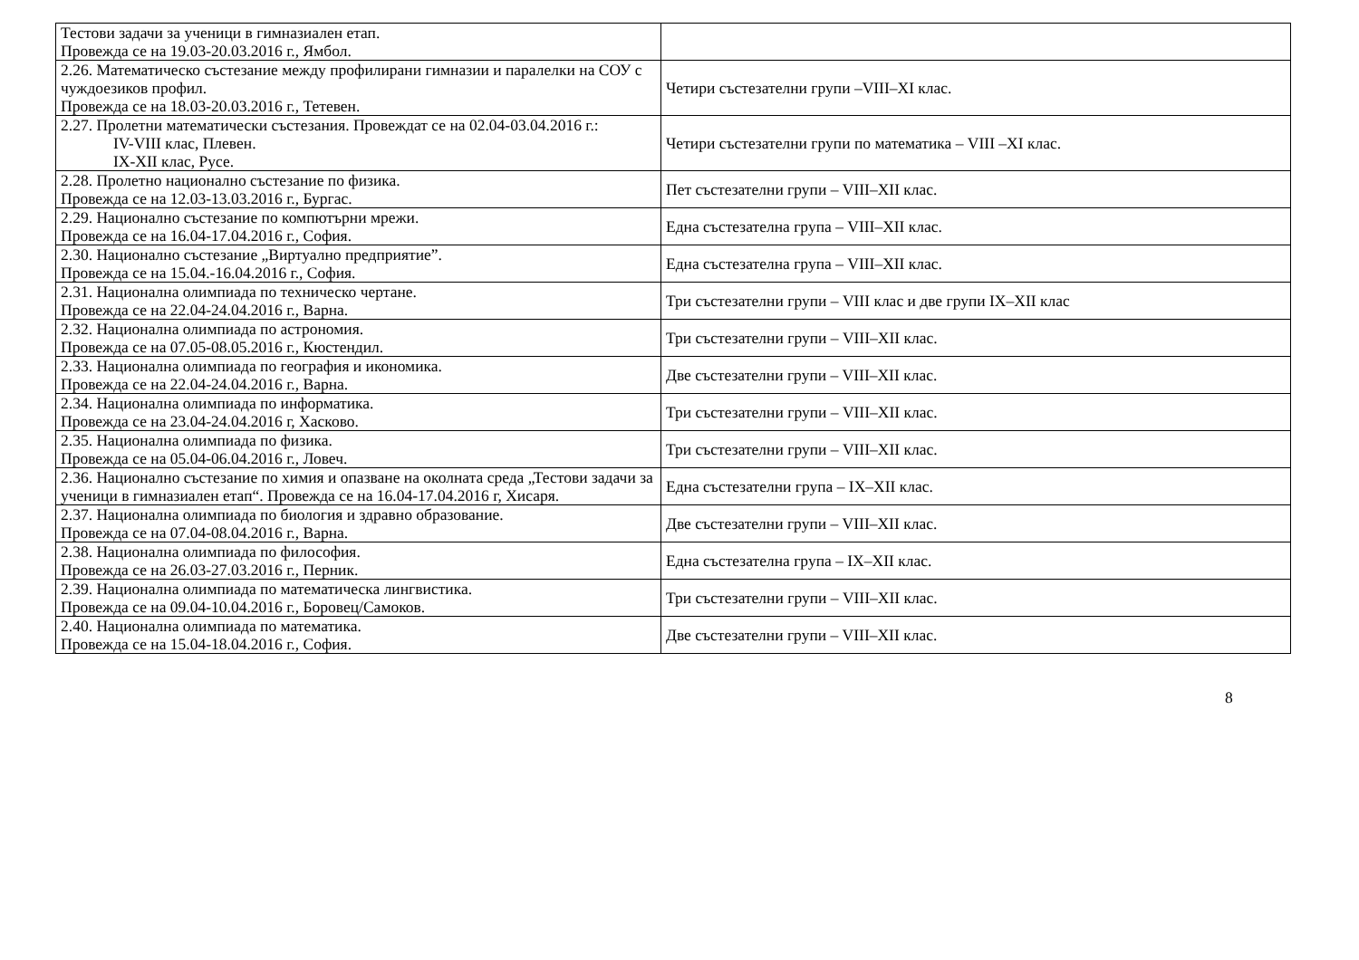| Тестови задачи за ученици в гимназиален етап. Провежда се на 19.03-20.03.2016 г., Ямбол. | |
| 2.26. Математическо състезание между профилирани гимназии и паралелки на СОУ с чуждоезиков профил. Провежда се на 18.03-20.03.2016 г., Тетевен. | Четири състезателни групи –VIII–XI клас. |
| 2.27. Пролетни математически състезания. Провеждат се на 02.04-03.04.2016 г.: IV-VIII клас, Плевен. IX-XII клас, Русе. | Четири състезателни групи по математика – VIII –XI клас. |
| 2.28. Пролетно национално състезание по физика. Провежда се на 12.03-13.03.2016 г., Бургас. | Пет състезателни групи – VIII–XII клас. |
| 2.29. Национално състезание по компютърни мрежи. Провежда се на 16.04-17.04.2016 г., София. | Една състезателна група – VIII–XII клас. |
| 2.30. Национално състезание „Виртуално предприятие”. Провежда се на 15.04.-16.04.2016 г., София. | Една състезателна група – VIII–XII клас. |
| 2.31. Национална олимпиада по техническо чертане. Провежда се на 22.04-24.04.2016 г., Варна. | Три състезателни групи – VIII клас и две групи IX–XII клас |
| 2.32. Национална олимпиада по астрономия. Провежда се на 07.05-08.05.2016 г., Кюстендил. | Три състезателни групи – VIII–XII клас. |
| 2.33. Национална олимпиада по география и икономика. Провежда се на 22.04-24.04.2016 г., Варна. | Две състезателни групи – VIII–XII клас. |
| 2.34. Национална олимпиада по информатика. Провежда се на 23.04-24.04.2016 г, Хасково. | Три състезателни групи – VIII–XII клас. |
| 2.35. Национална олимпиада по физика. Провежда се на 05.04-06.04.2016 г., Ловеч. | Три състезателни групи – VIII–XII клас. |
| 2.36. Национално състезание по химия и опазване на околната среда „Тестови задачи за ученици в гимназиален етап“. Провежда се на 16.04-17.04.2016 г, Хисаря. | Една състезателни група – IX–XII клас. |
| 2.37. Национална олимпиада по биология и здравно образование. Провежда се на 07.04-08.04.2016 г., Варна. | Две състезателни групи – VIII–XII клас. |
| 2.38. Национална олимпиада по философия. Провежда се на 26.03-27.03.2016 г., Перник. | Една състезателна група – IX–XII клас. |
| 2.39. Национална олимпиада по математическа лингвистика. Провежда се на 09.04-10.04.2016 г., Боровец/Самоков. | Три състезателни групи – VIII–XII клас. |
| 2.40. Национална олимпиада по математика. Провежда се на 15.04-18.04.2016 г., София. | Две състезателни групи – VIII–XII клас. |
8